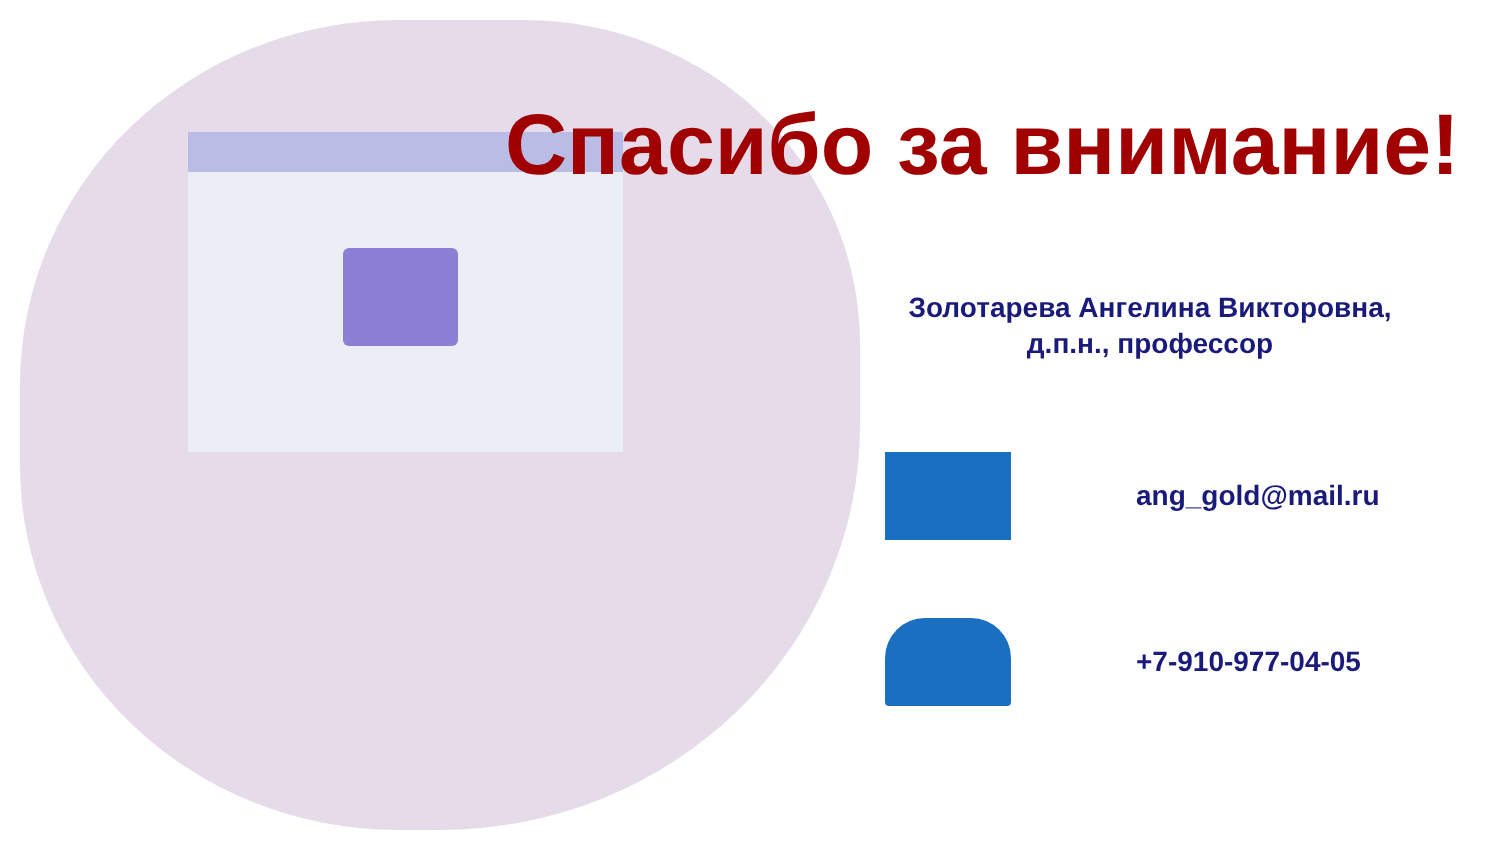Спасибо за внимание!
Золотарева Ангелина Викторовна,
д.п.н., профессор
ang_gold@mail.ru
+7-910-977-04-05